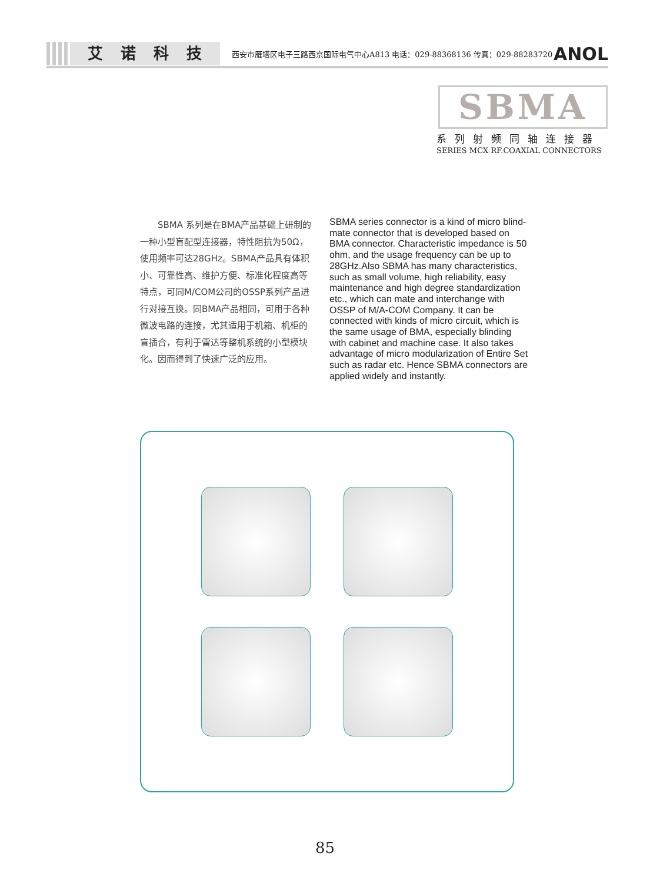艾诺科技
西安市雁塔区电子三路西京国际电气中心A813 电话：029-88368136 传真：029-88283720
ANOL
SBMA
系列射频同轴连接器
SERIES MCX RF.COAXIAL CONNECTORS
　　SBMA 系列是在BMA产品基础上研制的一种小型盲配型连接器，特性阻抗为50Ω，使用频率可达28GHz。SBMA产品具有体积小、可靠性高、维护方便、标准化程度高等特点，可同M/COM公司的OSSP系列产品进行对接互换。同BMA产品相同，可用于各种微波电路的连接，尤其适用于机箱、机柜的盲插合，有利于雷达等整机系统的小型模块化。因而得到了快速广泛的应用。
SBMA series connector is a kind of micro blind-mate connector that is developed based on BMA connector. Characteristic impedance is 50 ohm, and the usage frequency can be up to 28GHz.Also SBMA has many characteristics, such as small volume, high reliability, easy maintenance and high degree standardization etc., which can mate and interchange with OSSP of M/A-COM Company. It can be connected with kinds of micro circuit, which is the same usage of BMA, especially blinding with cabinet and machine case. It also takes advantage of micro modularization of Entire Set such as radar etc. Hence SBMA connectors are applied widely and instantly.
85